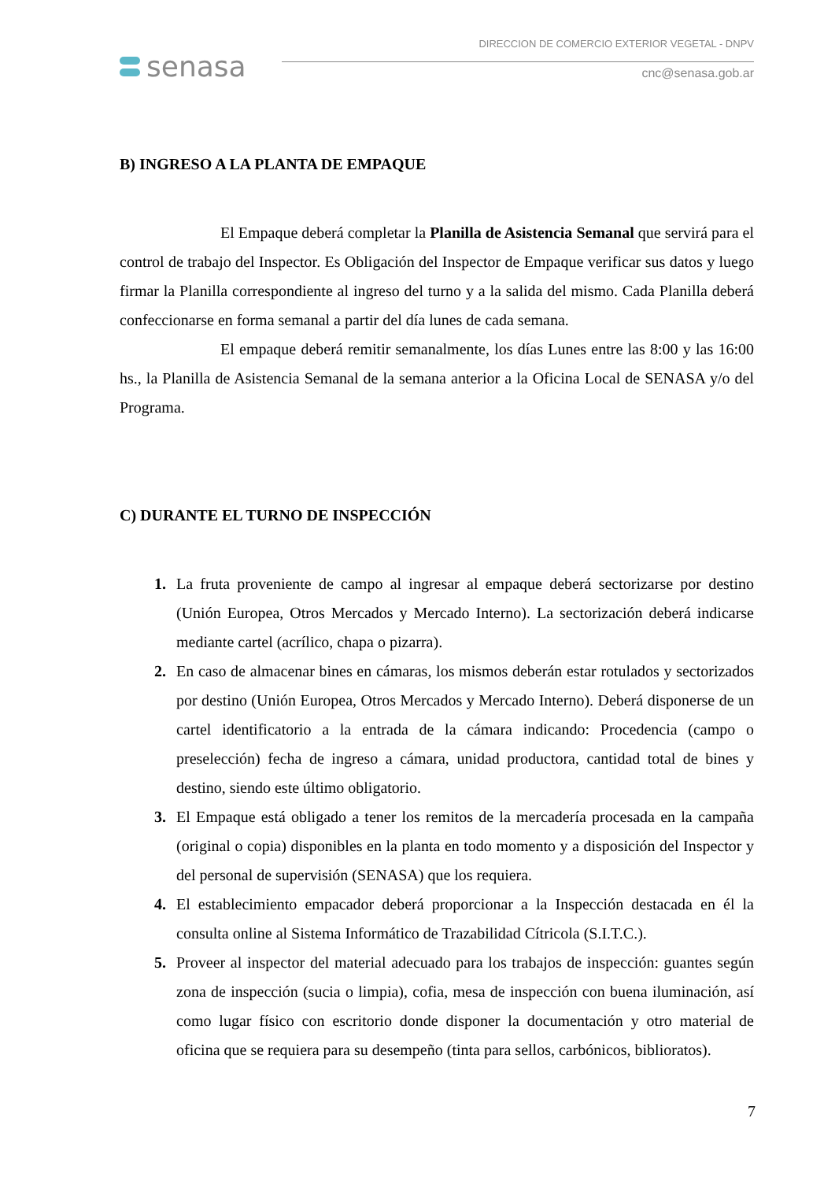senasa
DIRECCION DE COMERCIO EXTERIOR VEGETAL - DNPV
cnc@senasa.gob.ar
B) INGRESO A LA PLANTA DE EMPAQUE
El Empaque deberá completar la Planilla de Asistencia Semanal que servirá para el control de trabajo del Inspector. Es Obligación del Inspector de Empaque verificar sus datos y luego firmar la Planilla correspondiente al ingreso del turno y a la salida del mismo. Cada Planilla deberá confeccionarse en forma semanal a partir del día lunes de cada semana.
El empaque deberá remitir semanalmente, los días Lunes entre las 8:00 y las 16:00 hs., la Planilla de Asistencia Semanal de la semana anterior a la Oficina Local de SENASA y/o del Programa.
C) DURANTE EL TURNO DE INSPECCIÓN
La fruta proveniente de campo al ingresar al empaque deberá sectorizarse por destino (Unión Europea, Otros Mercados y Mercado Interno). La sectorización deberá indicarse mediante cartel (acrílico, chapa o pizarra).
En caso de almacenar bines en cámaras, los mismos deberán estar rotulados y sectorizados por destino (Unión Europea, Otros Mercados y Mercado Interno). Deberá disponerse de un cartel identificatorio a la entrada de la cámara indicando: Procedencia (campo o preselección) fecha de ingreso a cámara, unidad productora, cantidad total de bines y destino, siendo este último obligatorio.
El Empaque está obligado a tener los remitos de la mercadería procesada en la campaña (original o copia) disponibles en la planta en todo momento y a disposición del Inspector y del personal de supervisión (SENASA) que los requiera.
El establecimiento empacador deberá proporcionar a la Inspección destacada en él la consulta online al Sistema Informático de Trazabilidad Cítricola (S.I.T.C.).
Proveer al inspector del material adecuado para los trabajos de inspección: guantes según zona de inspección (sucia o limpia), cofia, mesa de inspección con buena iluminación, así como lugar físico con escritorio donde disponer la documentación y otro material de oficina que se requiera para su desempeño (tinta para sellos, carbónicos, biblioratos).
7